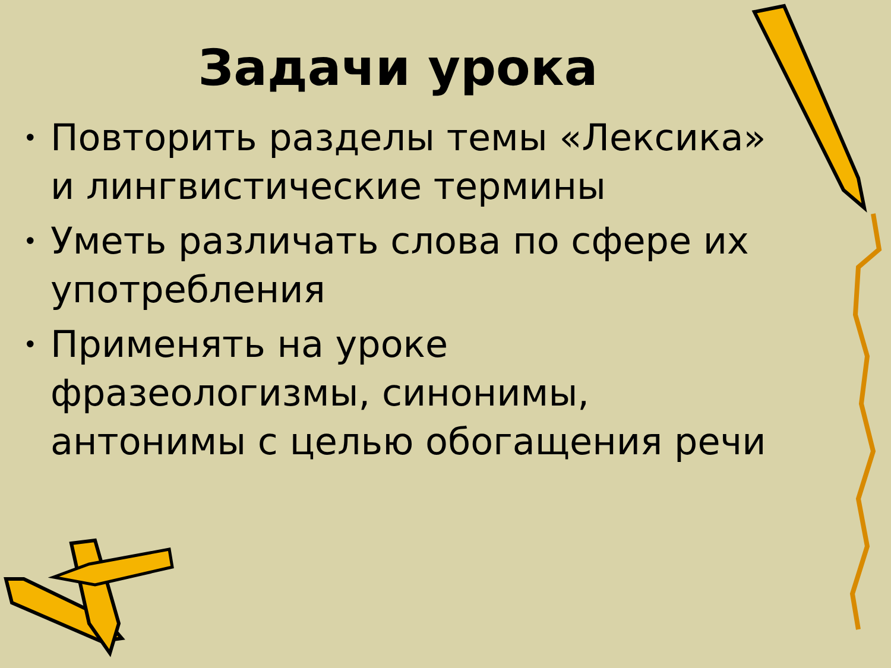Задачи урока
• Повторить разделы темы «Лексика» и лингвистические термины
• Уметь различать слова по сфере их употребления
• Применять на уроке фразеологизмы, синонимы, антонимы с целью обогащения речи